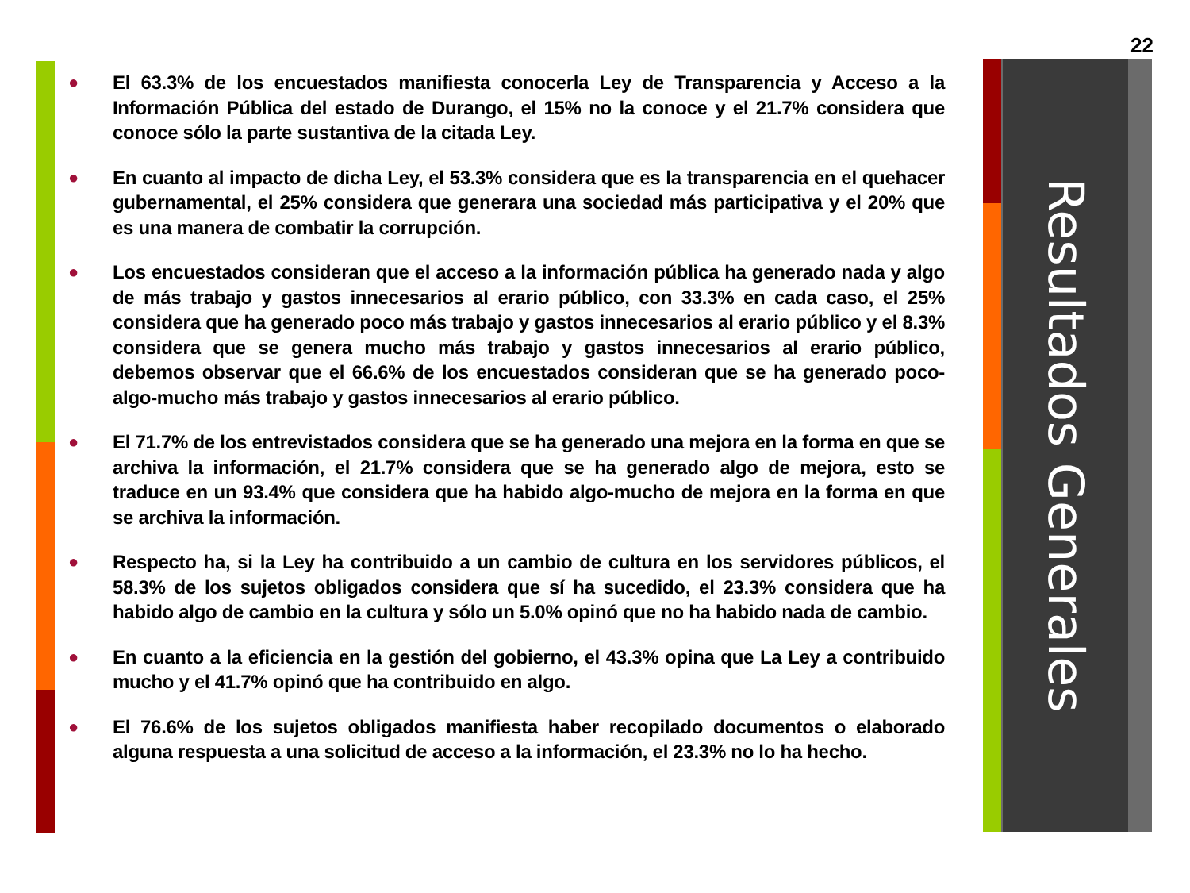22
● El 63.3% de los encuestados manifiesta conocerla Ley de Transparencia y Acceso a la Información Pública del estado de Durango, el 15% no la conoce y el 21.7% considera que conoce sólo la parte sustantiva de la citada Ley.
● En cuanto al impacto de dicha Ley, el 53.3% considera que es la transparencia en el quehacer gubernamental, el 25% considera que generara una sociedad más participativa y el 20% que es una manera de combatir la corrupción.
● Los encuestados consideran que el acceso a la información pública ha generado nada y algo de más trabajo y gastos innecesarios al erario público, con 33.3% en cada caso, el 25% considera que ha generado poco más trabajo y gastos innecesarios al erario público y el 8.3% considera que se genera mucho más trabajo y gastos innecesarios al erario público, debemos observar que el 66.6% de los encuestados consideran que se ha generado poco-algo-mucho más trabajo y gastos innecesarios al erario público.
● El 71.7% de los entrevistados considera que se ha generado una mejora en la forma en que se archiva la información, el 21.7% considera que se ha generado algo de mejora, esto se traduce en un 93.4% que considera que ha habido algo-mucho de mejora en la forma en que se archiva la información.
● Respecto ha, si la Ley ha contribuido a un cambio de cultura en los servidores públicos, el 58.3% de los sujetos obligados considera que sí ha sucedido, el 23.3% considera que ha habido algo de cambio en la cultura y sólo un 5.0% opinó que no ha habido nada de cambio.
● En cuanto a la eficiencia en la gestión del gobierno, el 43.3% opina que La Ley a contribuido mucho y el 41.7% opinó que ha contribuido en algo.
● El 76.6% de los sujetos obligados manifiesta haber recopilado documentos o elaborado alguna respuesta a una solicitud de acceso a la información, el 23.3% no lo ha hecho.
Resultados Generales